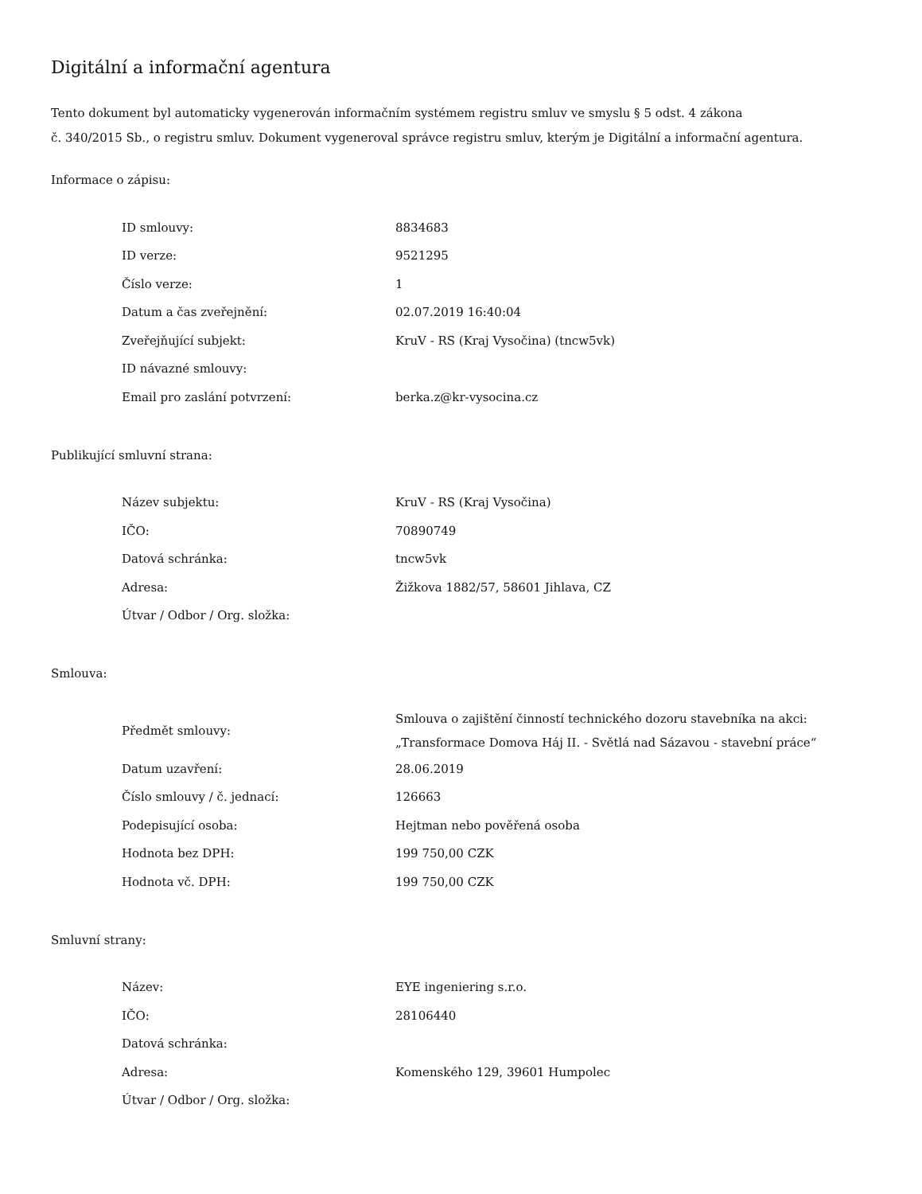Digitální a informační agentura
Tento dokument byl automaticky vygenerován informačním systémem registru smluv ve smyslu § 5 odst. 4 zákona
č. 340/2015 Sb., o registru smluv. Dokument vygeneroval správce registru smluv, kterým je Digitální a informační agentura.
Informace o zápisu:
| ID smlouvy: | 8834683 |
| ID verze: | 9521295 |
| Číslo verze: | 1 |
| Datum a čas zveřejnění: | 02.07.2019 16:40:04 |
| Zveřejňující subjekt: | KruV - RS (Kraj Vysočina) (tncw5vk) |
| ID návazné smlouvy: | |
| Email pro zaslání potvrzení: | berka.z@kr-vysocina.cz |
Publikující smluvní strana:
| Název subjektu: | KruV - RS (Kraj Vysočina) |
| IČO: | 70890749 |
| Datová schránka: | tncw5vk |
| Adresa: | Žižkova 1882/57, 58601 Jihlava, CZ |
| Útvar / Odbor / Org. složka: | |
Smlouva:
| Předmět smlouvy: | Smlouva o zajištění činností technického dozoru stavebníka na akci: „Transformace Domova Háj II. - Světlá nad Sázavou - stavební práce“ |
| Datum uzavření: | 28.06.2019 |
| Číslo smlouvy / č. jednací: | 126663 |
| Podepisující osoba: | Hejtman nebo pověřená osoba |
| Hodnota bez DPH: | 199 750,00 CZK |
| Hodnota vč. DPH: | 199 750,00 CZK |
Smluvní strany:
| Název: | EYE ingeniering s.r.o. |
| IČO: | 28106440 |
| Datová schránka: | |
| Adresa: | Komenského 129, 39601 Humpolec |
| Útvar / Odbor / Org. složka: | |